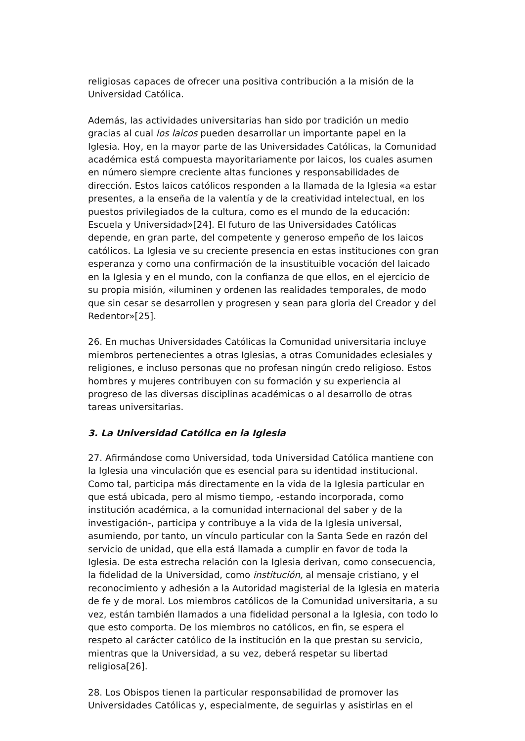religiosas capaces de ofrecer una positiva contribución a la misión de la Universidad Católica.
Además, las actividades universitarias han sido por tradición un medio gracias al cual los laicos pueden desarrollar un importante papel en la Iglesia. Hoy, en la mayor parte de las Universidades Católicas, la Comunidad académica está compuesta mayoritariamente por laicos, los cuales asumen en número siempre creciente altas funciones y responsabilidades de dirección. Estos laicos católicos responden a la llamada de la Iglesia «a estar presentes, a la enseña de la valentía y de la creatividad intelectual, en los puestos privilegiados de la cultura, como es el mundo de la educación: Escuela y Universidad»[24]. El futuro de las Universidades Católicas depende, en gran parte, del competente y generoso empeño de los laicos católicos. La Iglesia ve su creciente presencia en estas instituciones con gran esperanza y como una confirmación de la insustituible vocación del laicado en la Iglesia y en el mundo, con la confianza de que ellos, en el ejercicio de su propia misión, «iluminen y ordenen las realidades temporales, de modo que sin cesar se desarrollen y progresen y sean para gloria del Creador y del Redentor»[25].
26. En muchas Universidades Católicas la Comunidad universitaria incluye miembros pertenecientes a otras Iglesias, a otras Comunidades eclesiales y religiones, e incluso personas que no profesan ningún credo religioso. Estos hombres y mujeres contribuyen con su formación y su experiencia al progreso de las diversas disciplinas académicas o al desarrollo de otras tareas universitarias.
3. La Universidad Católica en la Iglesia
27. Afirmándose como Universidad, toda Universidad Católica mantiene con la Iglesia una vinculación que es esencial para su identidad institucional. Como tal, participa más directamente en la vida de la Iglesia particular en que está ubicada, pero al mismo tiempo, -estando incorporada, como institución académica, a la comunidad internacional del saber y de la investigación-, participa y contribuye a la vida de la Iglesia universal, asumiendo, por tanto, un vínculo particular con la Santa Sede en razón del servicio de unidad, que ella está llamada a cumplir en favor de toda la Iglesia. De esta estrecha relación con la Iglesia derivan, como consecuencia, la fidelidad de la Universidad, como institución, al mensaje cristiano, y el reconocimiento y adhesión a la Autoridad magisterial de la Iglesia en materia de fe y de moral. Los miembros católicos de la Comunidad universitaria, a su vez, están también llamados a una fidelidad personal a la Iglesia, con todo lo que esto comporta. De los miembros no católicos, en fin, se espera el respeto al carácter católico de la institución en la que prestan su servicio, mientras que la Universidad, a su vez, deberá respetar su libertad religiosa[26].
28. Los Obispos tienen la particular responsabilidad de promover las Universidades Católicas y, especialmente, de seguirlas y asistirlas en el